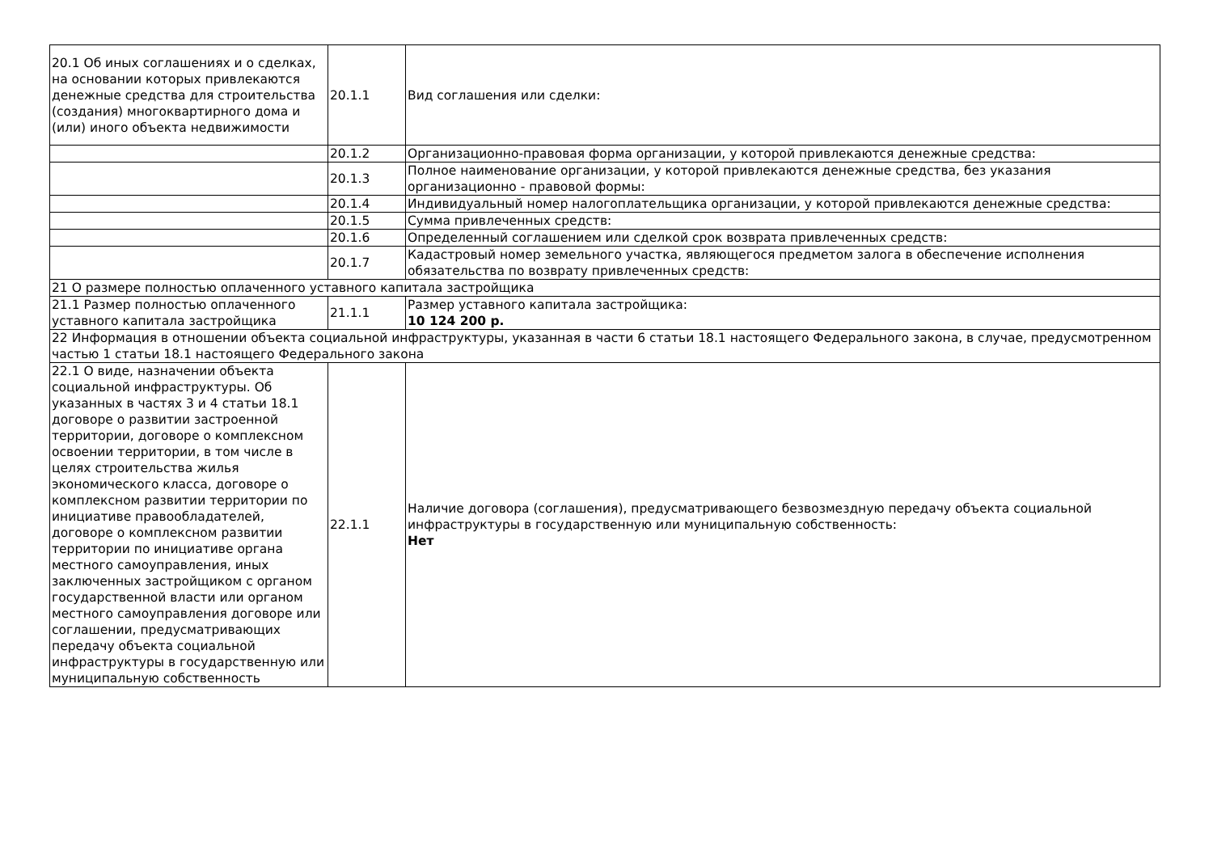| 20.1 Об иных соглашениях и о сделках, на основании которых привлекаются денежные средства для строительства (создания) многоквартирного дома и (или) иного объекта недвижимости | 20.1.1 | Вид соглашения или сделки: |
| | 20.1.2 | Организационно-правовая форма организации, у которой привлекаются денежные средства: |
| | 20.1.3 | Полное наименование организации, у которой привлекаются денежные средства, без указания организационно - правовой формы: |
| | 20.1.4 | Индивидуальный номер налогоплательщика организации, у которой привлекаются денежные средства: |
| | 20.1.5 | Сумма привлеченных средств: |
| | 20.1.6 | Определенный соглашением или сделкой срок возврата привлеченных средств: |
| | 20.1.7 | Кадастровый номер земельного участка, являющегося предметом залога в обеспечение исполнения обязательства по возврату привлеченных средств: |
| 21 О размере полностью оплаченного уставного капитала застройщика | | |
| 21.1 Размер полностью оплаченного уставного капитала застройщика | 21.1.1 | Размер уставного капитала застройщика: 10 124 200 р. |
| 22 Информация в отношении объекта социальной инфраструктуры, указанная в части 6 статьи 18.1 настоящего Федерального закона, в случае, предусмотренном частью 1 статьи 18.1 настоящего Федерального закона | | |
| 22.1 О виде, назначении объекта социальной инфраструктуры. Об указанных в частях 3 и 4 статьи 18.1 договоре о развитии застроенной территории, договоре о комплексном освоении территории, в том числе в целях строительства жилья экономического класса, договоре о комплексном развитии территории по инициативе правообладателей, договоре о комплексном развитии территории по инициативе органа местного самоуправления, иных заключенных застройщиком с органом государственной власти или органом местного самоуправления договоре или соглашении, предусматривающих передачу объекта социальной инфраструктуры в государственную или муниципальную собственность | 22.1.1 | Наличие договора (соглашения), предусматривающего безвозмездную передачу объекта социальной инфраструктуры в государственную или муниципальную собственность: Нет |